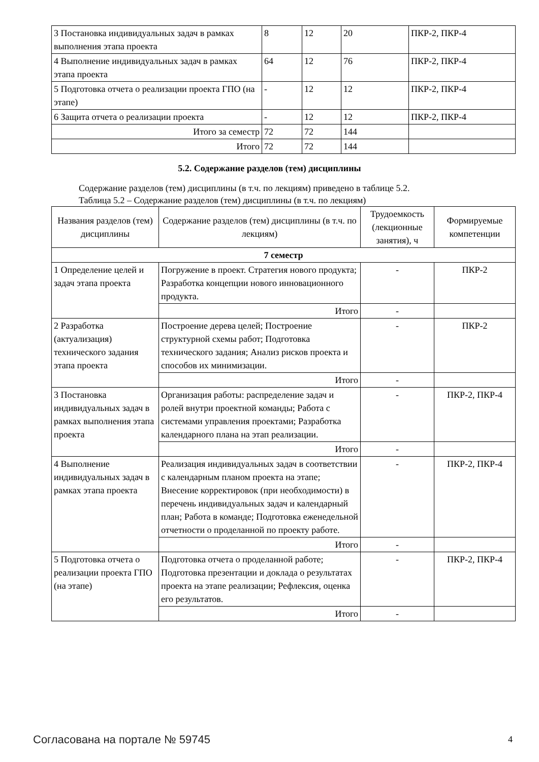| 3 Постановка индивидуальных задач в рамках выполнения этапа проекта | 8 | 12 | 20 | ПКР-2, ПКР-4 |
| 4 Выполнение индивидуальных задач в рамках этапа проекта | 64 | 12 | 76 | ПКР-2, ПКР-4 |
| 5 Подготовка отчета о реализации проекта ГПО (на этапе) | - | 12 | 12 | ПКР-2, ПКР-4 |
| 6 Защита отчета о реализации проекта | - | 12 | 12 | ПКР-2, ПКР-4 |
| Итого за семестр | 72 | 72 | 144 | |
| Итого | 72 | 72 | 144 | |
5.2. Содержание разделов (тем) дисциплины
Содержание разделов (тем) дисциплины (в т.ч. по лекциям) приведено в таблице 5.2.
Таблица 5.2 – Содержание разделов (тем) дисциплины (в т.ч. по лекциям)
| Названия разделов (тем) дисциплины | Содержание разделов (тем) дисциплины (в т.ч. по лекциям) | Трудоемкость (лекционные занятия), ч | Формируемые компетенции |
| --- | --- | --- | --- |
| 7 семестр | | | |
| 1 Определение целей и задач этапа проекта | Погружение в проект. Стратегия нового продукта; Разработка концепции нового инновационного продукта. | - | ПКР-2 |
| | Итого | - | |
| 2 Разработка (актуализация) технического задания этапа проекта | Построение дерева целей; Построение структурной схемы работ; Подготовка технического задания; Анализ рисков проекта и способов их минимизации. | - | ПКР-2 |
| | Итого | - | |
| 3 Постановка индивидуальных задач в рамках выполнения этапа проекта | Организация работы: распределение задач и ролей внутри проектной команды; Работа с системами управления проектами; Разработка календарного плана на этап реализации. | - | ПКР-2, ПКР-4 |
| | Итого | - | |
| 4 Выполнение индивидуальных задач в рамках этапа проекта | Реализация индивидуальных задач в соответствии с календарным планом проекта на этапе; Внесение корректировок (при необходимости) в перечень индивидуальных задач и календарный план; Работа в команде; Подготовка еженедельной отчетности о проделанной по проекту работе. | - | ПКР-2, ПКР-4 |
| | Итого | - | |
| 5 Подготовка отчета о реализации проекта ГПО (на этапе) | Подготовка отчета о проделанной работе; Подготовка презентации и доклада о результатах проекта на этапе реализации; Рефлексия, оценка его результатов. | - | ПКР-2, ПКР-4 |
| | Итого | - | |
Согласована на портале № 59745 4